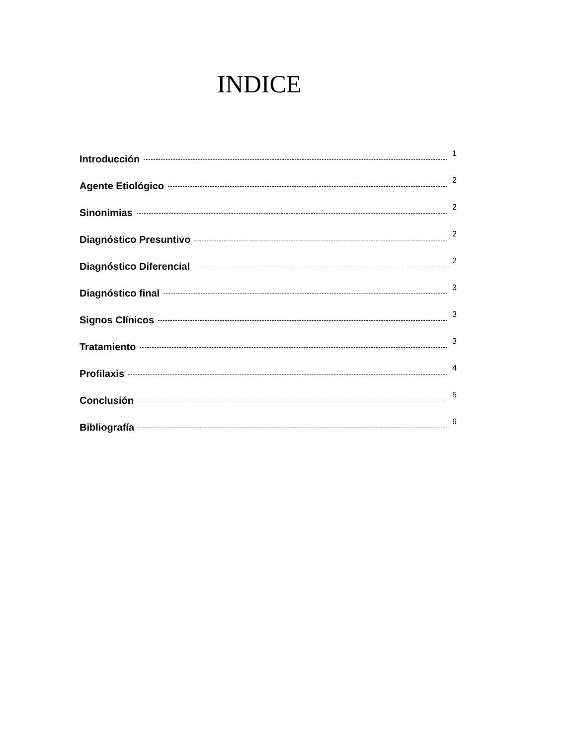INDICE
Introducción 1
Agente Etiológico 2
Sinonimias 2
Diagnóstico Presuntivo 2
Diagnóstico Diferencial 2
Diagnóstico final 3
Signos Clínicos 3
Tratamiento 3
Profilaxis 4
Conclusión 5
Bibliografía 6